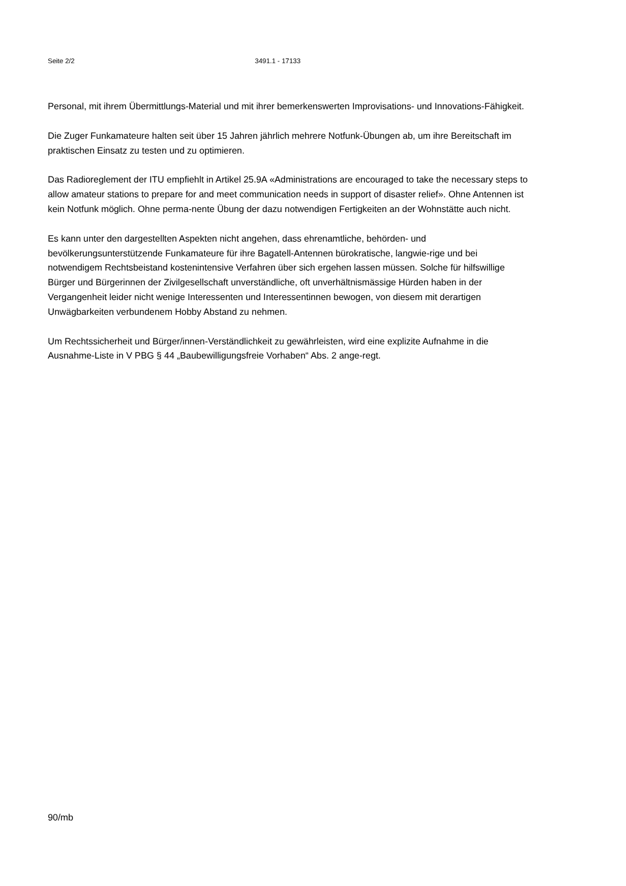Seite 2/2 3491.1 - 17133
Personal, mit ihrem Übermittlungs-Material und mit ihrer bemerkenswerten Improvisations- und Innovations-Fähigkeit.
Die Zuger Funkamateure halten seit über 15 Jahren jährlich mehrere Notfunk-Übungen ab, um ihre Bereitschaft im praktischen Einsatz zu testen und zu optimieren.
Das Radioreglement der ITU empfiehlt in Artikel 25.9A «Administrations are encouraged to take the necessary steps to allow amateur stations to prepare for and meet communication needs in support of disaster relief». Ohne Antennen ist kein Notfunk möglich. Ohne perma-nente Übung der dazu notwendigen Fertigkeiten an der Wohnstätte auch nicht.
Es kann unter den dargestellten Aspekten nicht angehen, dass ehrenamtliche, behörden- und bevölkerungsunterstützende Funkamateure für ihre Bagatell-Antennen bürokratische, langwie-rige und bei notwendigem Rechtsbeistand kostenintensive Verfahren über sich ergehen lassen müssen. Solche für hilfswillige Bürger und Bürgerinnen der Zivilgesellschaft unverständliche, oft unverhältnismässige Hürden haben in der Vergangenheit leider nicht wenige Interessenten und Interessentinnen bewogen, von diesem mit derartigen Unwägbarkeiten verbundenem Hobby Abstand zu nehmen.
Um Rechtssicherheit und Bürger/innen-Verständlichkeit zu gewährleisten, wird eine explizite Aufnahme in die Ausnahme-Liste in V PBG § 44 „Baubewilligungsfreie Vorhaben“ Abs. 2 ange-regt.
90/mb